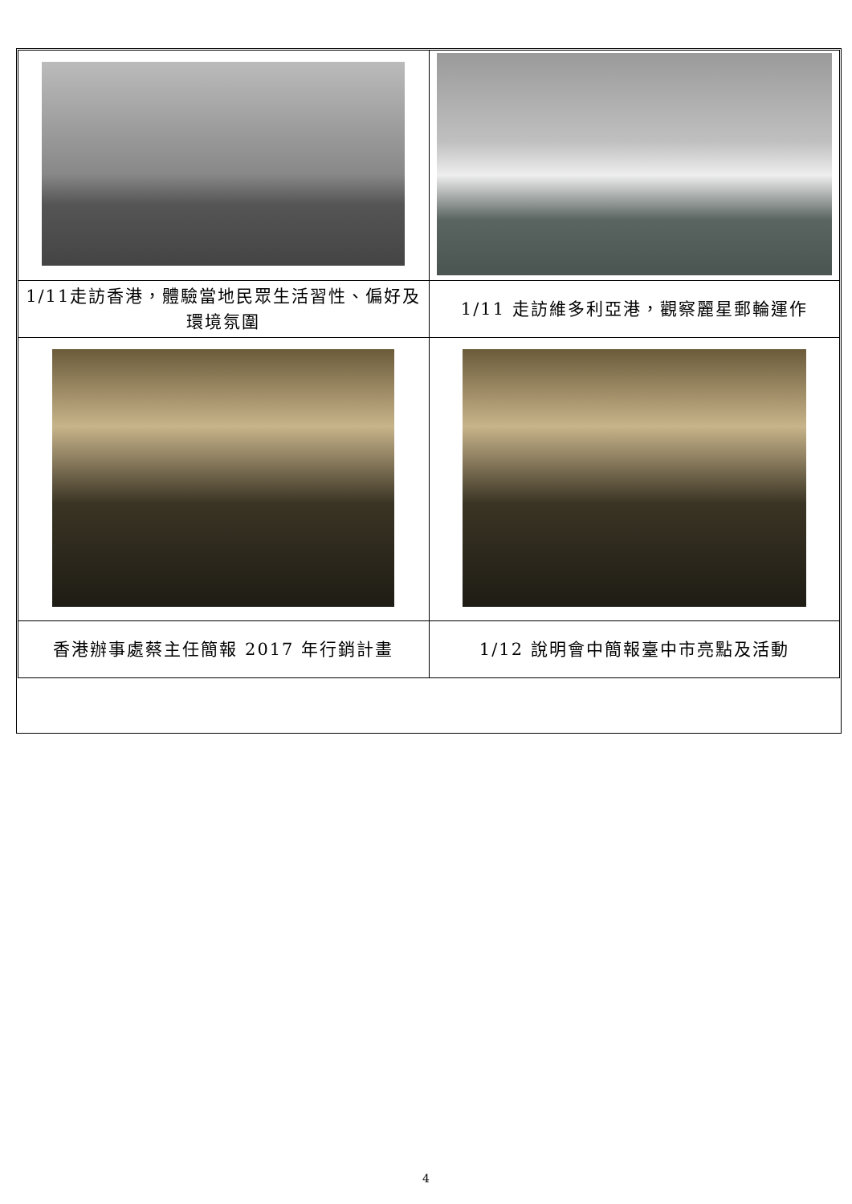| 1/11走訪香港，體驗當地民眾生活習性、偏好及環境氛圍 | 1/11 走訪維多利亞港，觀察麗星郵輪運作 |
| 香港辦事處蔡主任簡報 2017 年行銷計畫 | 1/12 說明會中簡報臺中市亮點及活動 |
4